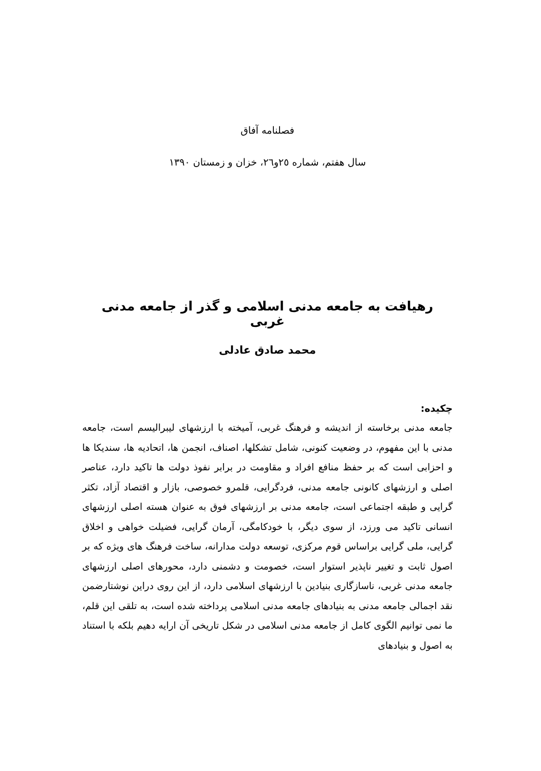فصلنامه آفاق
سال هفتم، شماره ٢٥و٢٦، خزان و زمستان ١٣٩٠
رهیافت به جامعه مدنی اسلامی و گذر از جامعه مدنی غربی
محمد صادق عادلی
چکیده:
جامعه مدنی برخاسته از اندیشه و فرهنگ غربی، آمیخته با ارزشهای لیبرالیسم است، جامعه مدنی با این مفهوم، در وضعیت کنونی، شامل تشکلها، اصناف، انجمن ها، اتحادیه ها، سندیکا ها و احزابی است که بر حفظ منافع افراد و مقاومت در برابر نفوذ دولت ها تاکید دارد، عناصر اصلی و ارزشهای کانونی جامعه مدنی، فردگرایی، قلمرو خصوصی، بازار و اقتصاد آزاد، تکثر گرایی و طبقه اجتماعی است، جامعه مدنی بر ارزشهای فوق به عنوان هسته اصلی ارزشهای انسانی تاکید می ورزد، از سوی دیگر، با خودکامگی، آرمان گرایی، فضیلت خواهی و اخلاق گرایی، ملی گرایی براساس قوم مرکزی، توسعه دولت مدارانه، ساخت فرهنگ های ویژه که بر اصول ثابت و تغییر ناپذیر استوار است، خصومت و دشمنی دارد، محورهای اصلی ارزشهای جامعه مدنی غربی، ناسازگاری بنیادین با ارزشهای اسلامی دارد، از این روی دراین نوشتارضمن نقد اجمالی جامعه مدنی به بنیادهای جامعه مدنی اسلامی پرداخته شده است، به تلقی این قلم، ما نمی توانیم الگوی کامل از جامعه مدنی اسلامی در شکل تاریخی آن ارایه دهیم بلکه با استناد به اصول و بنیادهای